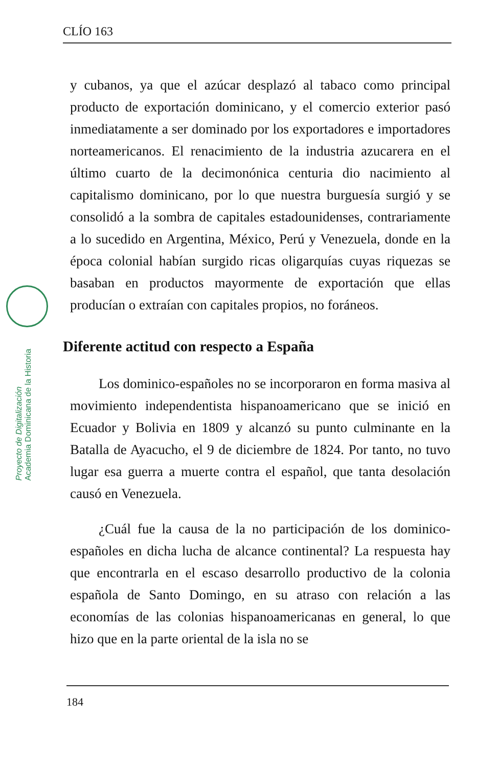CLÍO 163
Proyecto de Digitalización
Academia Dominicana de la Historia
y cubanos, ya que el azúcar desplazó al tabaco como principal producto de exportación dominicano, y el comercio exterior pasó inmediatamente a ser dominado por los exportadores e importadores norteamericanos. El renacimiento de la industria azucarera en el último cuarto de la decimonónica centuria dio nacimiento al capitalismo dominicano, por lo que nuestra burguesía surgió y se consolidó a la sombra de capitales estadounidenses, contrariamente a lo sucedido en Argentina, México, Perú y Venezuela, donde en la época colonial habían surgido ricas oligarquías cuyas riquezas se basaban en productos mayormente de exportación que ellas producían o extraían con capitales propios, no foráneos.
Diferente actitud con respecto a España
Los dominico-españoles no se incorporaron en forma masiva al movimiento independentista hispanoamericano que se inició en Ecuador y Bolivia en 1809 y alcanzó su punto culminante en la Batalla de Ayacucho, el 9 de diciembre de 1824. Por tanto, no tuvo lugar esa guerra a muerte contra el español, que tanta desolación causó en Venezuela.
¿Cuál fue la causa de la no participación de los dominico-españoles en dicha lucha de alcance continental? La respuesta hay que encontrarla en el escaso desarrollo productivo de la colonia española de Santo Domingo, en su atraso con relación a las economías de las colonias hispanoamericanas en general, lo que hizo que en la parte oriental de la isla no se
184